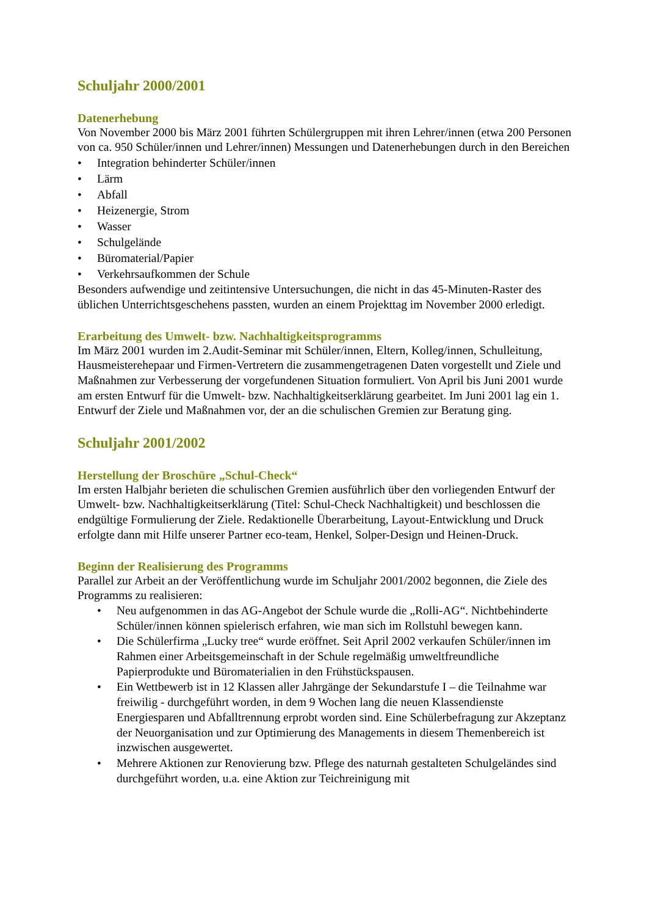Schuljahr 2000/2001
Datenerhebung
Von November 2000 bis März 2001 führten Schülergruppen mit ihren Lehrer/innen (etwa 200 Personen von ca. 950 Schüler/innen und Lehrer/innen) Messungen und Datenerhebungen durch in den Bereichen
• Integration behinderter Schüler/innen
• Lärm
• Abfall
• Heizenergie, Strom
• Wasser
• Schulgelände
• Büromaterial/Papier
• Verkehrsaufkommen der Schule
Besonders aufwendige und zeitintensive Untersuchungen, die nicht in das 45-Minuten-Raster des üblichen Unterrichtsgeschehens passten, wurden an einem Projekttag im November 2000 erledigt.
Erarbeitung des Umwelt- bzw. Nachhaltigkeitsprogramms
Im März 2001 wurden im 2.Audit-Seminar mit Schüler/innen, Eltern, Kolleg/innen, Schulleitung, Hausmeisterehepaar und Firmen-Vertretern die zusammengetragenen Daten vorgestellt und Ziele und Maßnahmen zur Verbesserung der vorgefundenen Situation formuliert. Von April bis Juni 2001 wurde am ersten Entwurf für die Umwelt- bzw. Nachhaltigkeitserklärung gearbeitet. Im Juni 2001 lag ein 1. Entwurf der Ziele und Maßnahmen vor, der an die schulischen Gremien zur Beratung ging.
Schuljahr 2001/2002
Herstellung der Broschüre „Schul-Check“
Im ersten Halbjahr berieten die schulischen Gremien ausführlich über den vorliegenden Entwurf der Umwelt- bzw. Nachhaltigkeitserklärung (Titel: Schul-Check Nachhaltigkeit) und beschlossen die endgültige Formulierung der Ziele. Redaktionelle Überarbeitung, Layout-Entwicklung und Druck erfolgte dann mit Hilfe unserer Partner eco-team, Henkel, Solper-Design und Heinen-Druck.
Beginn der Realisierung des Programms
Parallel zur Arbeit an der Veröffentlichung wurde im Schuljahr 2001/2002 begonnen, die Ziele des Programms zu realisieren:
• Neu aufgenommen in das AG-Angebot der Schule wurde die „Rolli-AG“. Nichtbehinderte Schüler/innen können spielerisch erfahren, wie man sich im Rollstuhl bewegen kann.
• Die Schülerfirma „Lucky tree“ wurde eröffnet. Seit April 2002 verkaufen Schüler/innen im Rahmen einer Arbeitsgemeinschaft in der Schule regelmäßig umweltfreundliche Papierprodukte und Büromaterialien in den Frühstückspausen.
• Ein Wettbewerb ist in 12 Klassen aller Jahrgänge der Sekundarstufe I – die Teilnahme war freiwilig - durchgeführt worden, in dem 9 Wochen lang die neuen Klassendienste Energiesparen und Abfalltrennung erprobt worden sind. Eine Schülerbefragung zur Akzeptanz der Neuorganisation und zur Optimierung des Managements in diesem Themenbereich ist inzwischen ausgewertet.
• Mehrere Aktionen zur Renovierung bzw. Pflege des naturnah gestalteten Schulgeländes sind durchgeführt worden, u.a. eine Aktion zur Teichreinigung mit